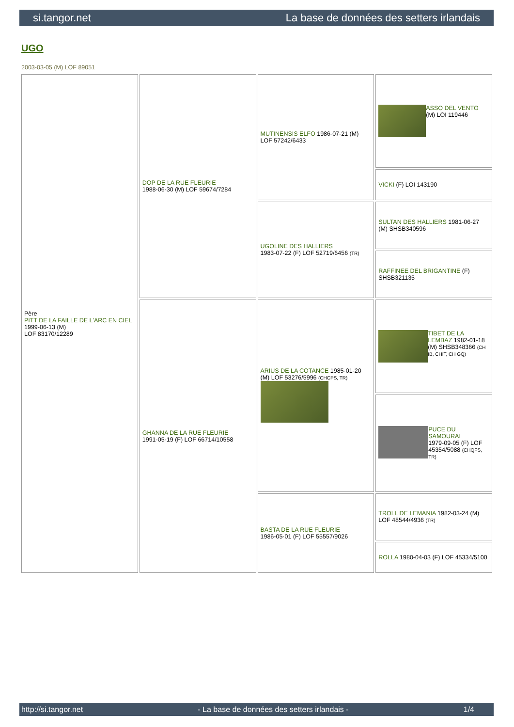si.tangor.net La base de données des setters irlandais
UGO
2003-03-05 (M) LOF 89051
| Père PITT DE LA FAILLE DE L'ARC EN CIEL 1999-06-13 (M) LOF 83170/12289 | DOP DE LA RUE FLEURIE 1988-06-30 (M) LOF 59674/7284 | MUTINENSIS ELFO 1986-07-21 (M) LOF 57242/6433 | ASSO DEL VENTO (M) LOI 119446 |
| | | | VICKI (F) LOI 143190 |
| | | UGOLINE DES HALLIERS 1983-07-22 (F) LOF 52719/6456 (TR) | SULTAN DES HALLIERS 1981-06-27 (M) SHSB340596 |
| | | | RAFFINEE DEL BRIGANTINE (F) SHSB321135 |
| | GHANNA DE LA RUE FLEURIE 1991-05-19 (F) LOF 66714/10558 | ARIUS DE LA COTANCE 1985-01-20 (M) LOF 53276/5996 (CHCPS, TR) | TIBET DE LA LEMBAZ 1982-01-18 (M) SHSB348366 (CH IB, CHIT, CH GQ) |
| | | | PUCE DU SAMOURAI 1979-09-05 (F) LOF 45354/5088 (CHQFS, TR) |
| | | BASTA DE LA RUE FLEURIE 1986-05-01 (F) LOF 55557/9026 | TROLL DE LEMANIA 1982-03-24 (M) LOF 48544/4936 (TR) |
| | | | ROLLA 1980-04-03 (F) LOF 45334/5100 |
http://si.tangor.net - La base de données des setters irlandais - 1/4